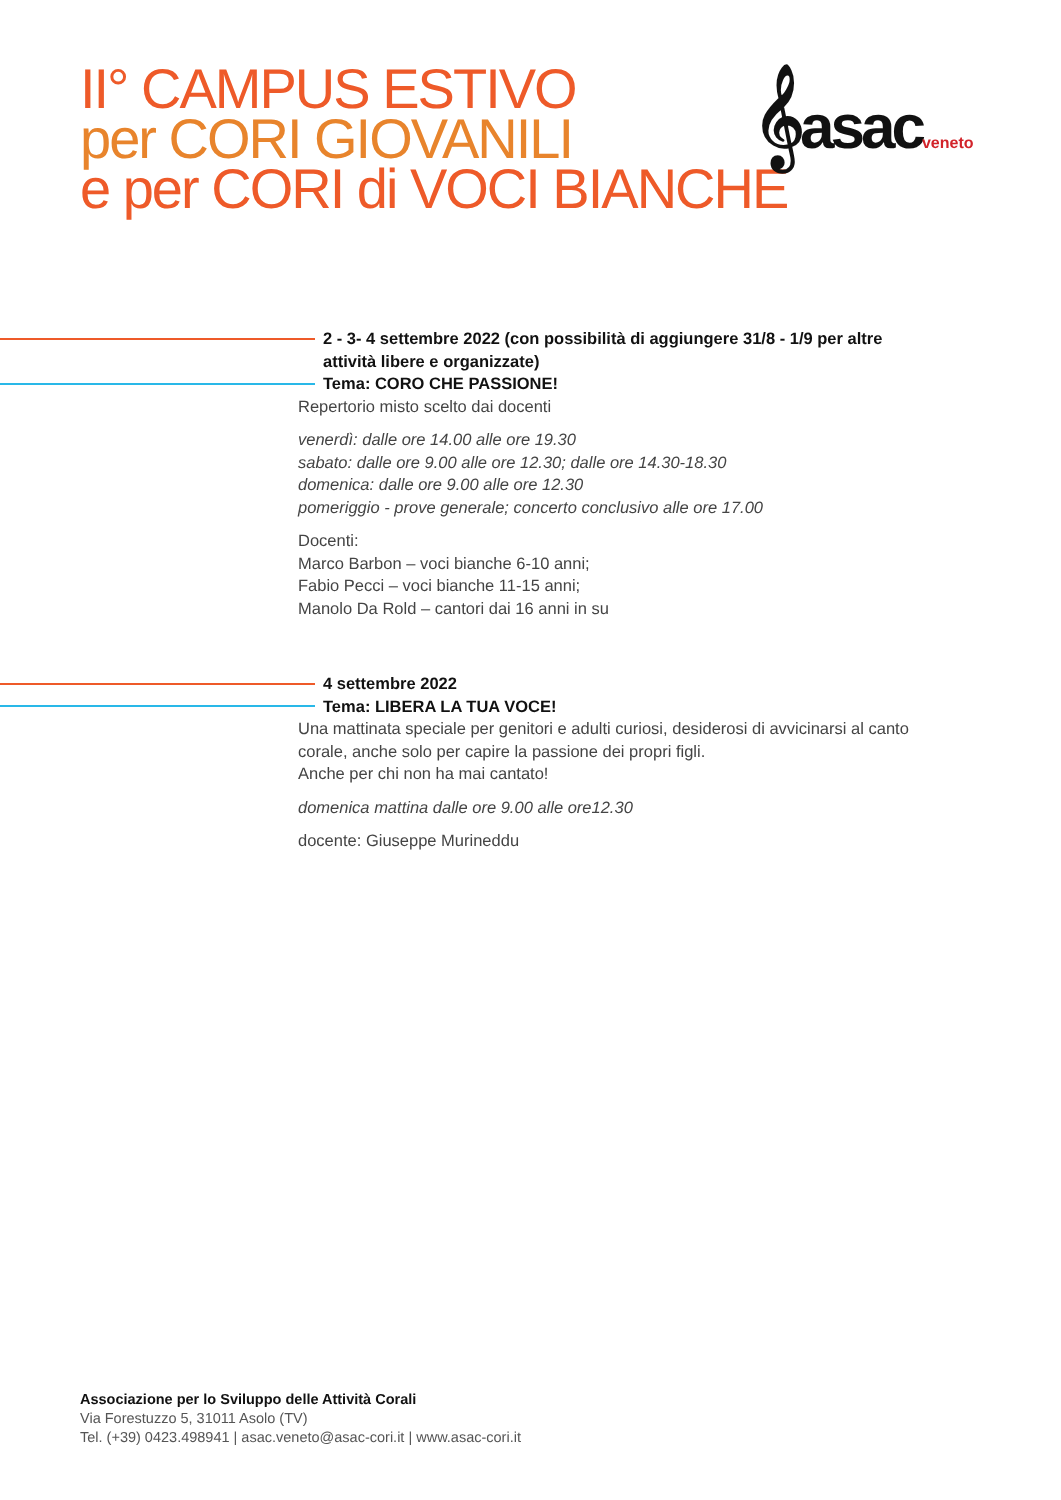II° CAMPUS ESTIVO
per CORI GIOVANILI
e per CORI di VOCI BIANCHE
𝄞asacveneto
2 - 3- 4 settembre 2022 (con possibilità di aggiungere 31/8 - 1/9 per altre attività libere e organizzate)
Tema: CORO CHE PASSIONE!
Repertorio misto scelto dai docenti
venerdì: dalle ore 14.00 alle ore 19.30
sabato: dalle ore 9.00 alle ore 12.30; dalle ore 14.30-18.30
domenica: dalle ore 9.00 alle ore 12.30
pomeriggio - prove generale; concerto conclusivo alle ore 17.00
Docenti:
Marco Barbon – voci bianche 6-10 anni;
Fabio Pecci – voci bianche 11-15 anni;
Manolo Da Rold – cantori dai 16 anni in su
4 settembre 2022
Tema: LIBERA LA TUA VOCE!
Una mattinata speciale per genitori e adulti curiosi, desiderosi di avvicinarsi al canto corale, anche solo per capire la passione dei propri figli.
Anche per chi non ha mai cantato!
domenica mattina dalle ore 9.00 alle ore12.30
docente: Giuseppe Murineddu
Associazione per lo Sviluppo delle Attività Corali
Via Forestuzzo 5, 31011 Asolo (TV)
Tel. (+39) 0423.498941 | asac.veneto@asac-cori.it | www.asac-cori.it